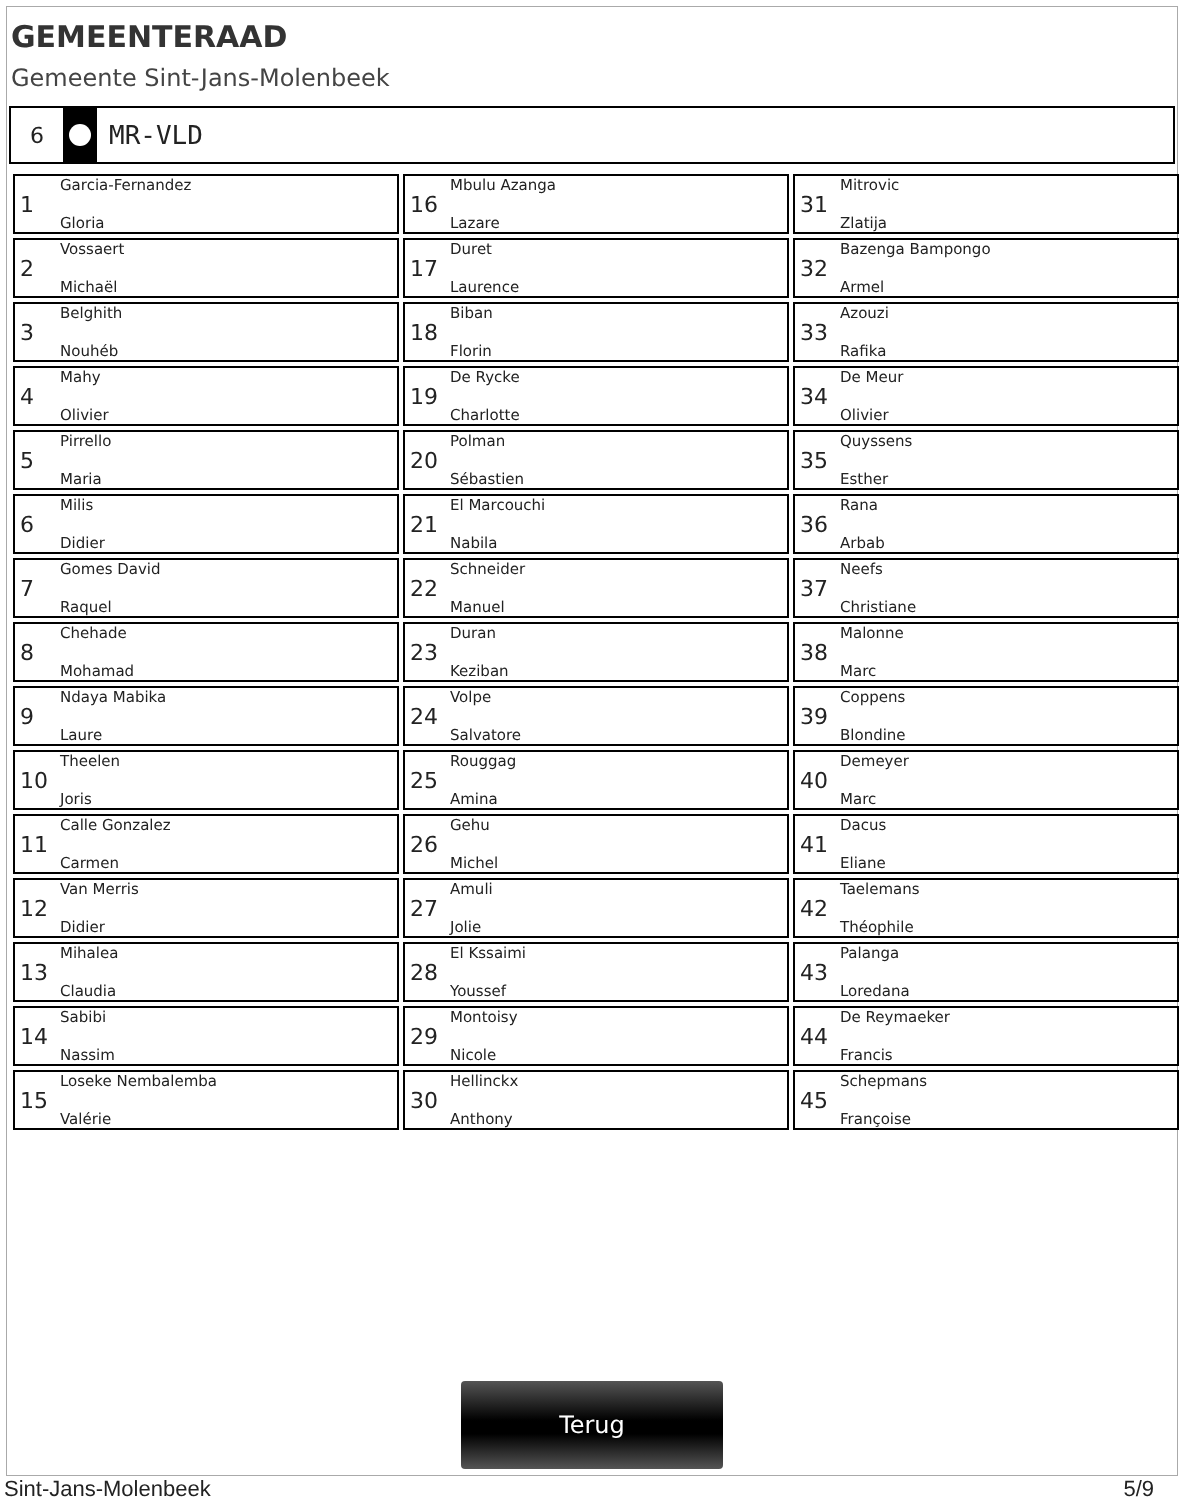GEMEENTERAAD
Gemeente Sint-Jans-Molenbeek
6
MR-VLD
| 1 Garcia-Fernandez Gloria | 16 Mbulu Azanga Lazare | 31 Mitrovic Zlatija |
| 2 Vossaert Michaël | 17 Duret Laurence | 32 Bazenga Bampongo Armel |
| 3 Belghith Nouhéb | 18 Biban Florin | 33 Azouzi Rafika |
| 4 Mahy Olivier | 19 De Rycke Charlotte | 34 De Meur Olivier |
| 5 Pirrello Maria | 20 Polman Sébastien | 35 Quyssens Esther |
| 6 Milis Didier | 21 El Marcouchi Nabila | 36 Rana Arbab |
| 7 Gomes David Raquel | 22 Schneider Manuel | 37 Neefs Christiane |
| 8 Chehade Mohamad | 23 Duran Keziban | 38 Malonne Marc |
| 9 Ndaya Mabika Laure | 24 Volpe Salvatore | 39 Coppens Blondine |
| 10 Theelen Joris | 25 Rouggag Amina | 40 Demeyer Marc |
| 11 Calle Gonzalez Carmen | 26 Gehu Michel | 41 Dacus Eliane |
| 12 Van Merris Didier | 27 Amuli Jolie | 42 Taelemans Théophile |
| 13 Mihalea Claudia | 28 El Kssaimi Youssef | 43 Palanga Loredana |
| 14 Sabibi Nassim | 29 Montoisy Nicole | 44 De Reymaeker Francis |
| 15 Loseke Nembalemba Valérie | 30 Hellinckx Anthony | 45 Schepmans Françoise |
Terug
Sint-Jans-Molenbeek 5/9